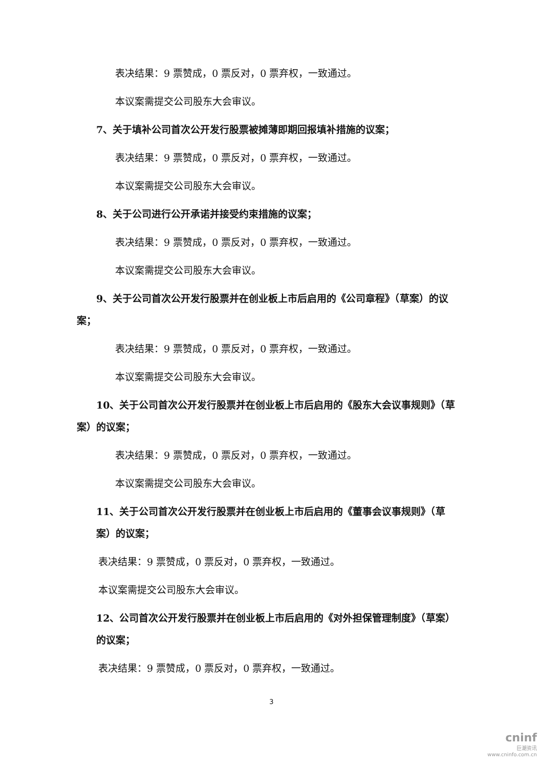表决结果：9 票赞成，0 票反对，0 票弃权，一致通过。
本议案需提交公司股东大会审议。
7、关于填补公司首次公开发行股票被摊薄即期回报填补措施的议案；
表决结果：9 票赞成，0 票反对，0 票弃权，一致通过。
本议案需提交公司股东大会审议。
8、关于公司进行公开承诺并接受约束措施的议案；
表决结果：9 票赞成，0 票反对，0 票弃权，一致通过。
本议案需提交公司股东大会审议。
9、关于公司首次公开发行股票并在创业板上市后启用的《公司章程》（草案）的议案；
表决结果：9 票赞成，0 票反对，0 票弃权，一致通过。
本议案需提交公司股东大会审议。
10、关于公司首次公开发行股票并在创业板上市后启用的《股东大会议事规则》（草案）的议案；
表决结果：9 票赞成，0 票反对，0 票弃权，一致通过。
本议案需提交公司股东大会审议。
11、关于公司首次公开发行股票并在创业板上市后启用的《董事会议事规则》（草案）的议案；
表决结果：9 票赞成，0 票反对，0 票弃权，一致通过。
本议案需提交公司股东大会审议。
12、公司首次公开发行股票并在创业板上市后启用的《对外担保管理制度》（草案）的议案；
表决结果：9 票赞成，0 票反对，0 票弃权，一致通过。
3
cninf
巨潮资讯
www.cninfo.com.cn